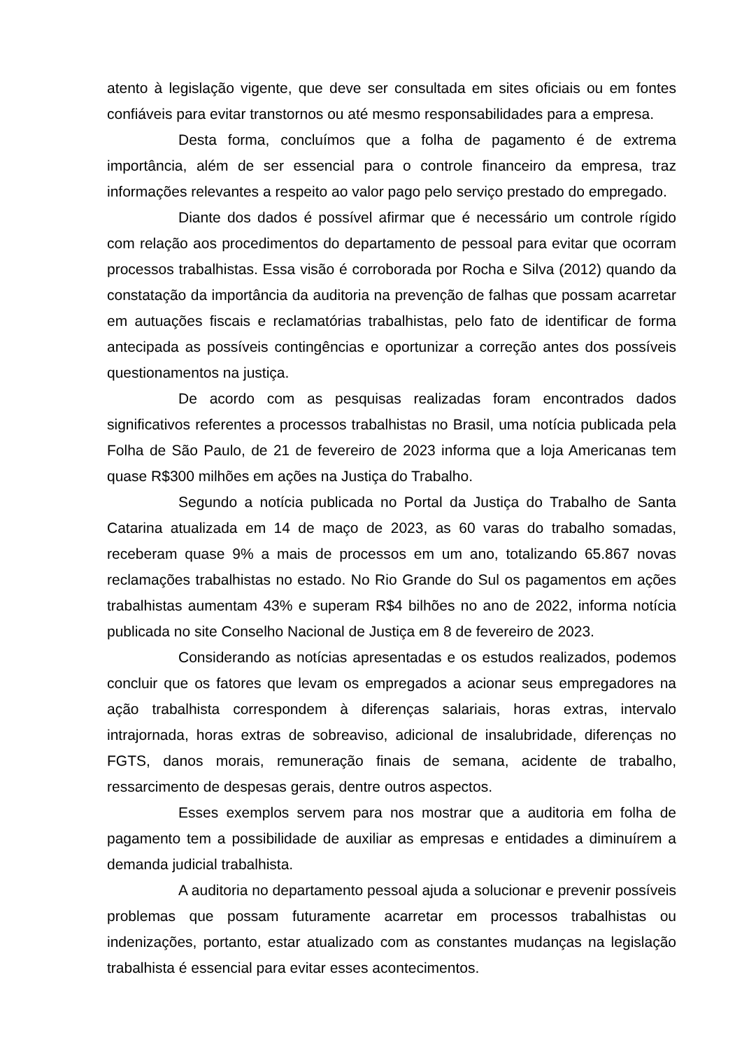atento à legislação vigente, que deve ser consultada em sites oficiais ou em fontes confiáveis para evitar transtornos ou até mesmo responsabilidades para a empresa.
Desta forma, concluímos que a folha de pagamento é de extrema importância, além de ser essencial para o controle financeiro da empresa, traz informações relevantes a respeito ao valor pago pelo serviço prestado do empregado.
Diante dos dados é possível afirmar que é necessário um controle rígido com relação aos procedimentos do departamento de pessoal para evitar que ocorram processos trabalhistas. Essa visão é corroborada por Rocha e Silva (2012) quando da constatação da importância da auditoria na prevenção de falhas que possam acarretar em autuações fiscais e reclamatórias trabalhistas, pelo fato de identificar de forma antecipada as possíveis contingências e oportunizar a correção antes dos possíveis questionamentos na justiça.
De acordo com as pesquisas realizadas foram encontrados dados significativos referentes a processos trabalhistas no Brasil, uma notícia publicada pela Folha de São Paulo, de 21 de fevereiro de 2023 informa que a loja Americanas tem quase R$300 milhões em ações na Justiça do Trabalho.
Segundo a notícia publicada no Portal da Justiça do Trabalho de Santa Catarina atualizada em 14 de maço de 2023, as 60 varas do trabalho somadas, receberam quase 9% a mais de processos em um ano, totalizando 65.867 novas reclamações trabalhistas no estado. No Rio Grande do Sul os pagamentos em ações trabalhistas aumentam 43% e superam R$4 bilhões no ano de 2022, informa notícia publicada no site Conselho Nacional de Justiça em 8 de fevereiro de 2023.
Considerando as notícias apresentadas e os estudos realizados, podemos concluir que os fatores que levam os empregados a acionar seus empregadores na ação trabalhista correspondem à diferenças salariais, horas extras, intervalo intrajornada, horas extras de sobreaviso, adicional de insalubridade, diferenças no FGTS, danos morais, remuneração finais de semana, acidente de trabalho, ressarcimento de despesas gerais, dentre outros aspectos.
Esses exemplos servem para nos mostrar que a auditoria em folha de pagamento tem a possibilidade de auxiliar as empresas e entidades a diminuírem a demanda judicial trabalhista.
A auditoria no departamento pessoal ajuda a solucionar e prevenir possíveis problemas que possam futuramente acarretar em processos trabalhistas ou indenizações, portanto, estar atualizado com as constantes mudanças na legislação trabalhista é essencial para evitar esses acontecimentos.